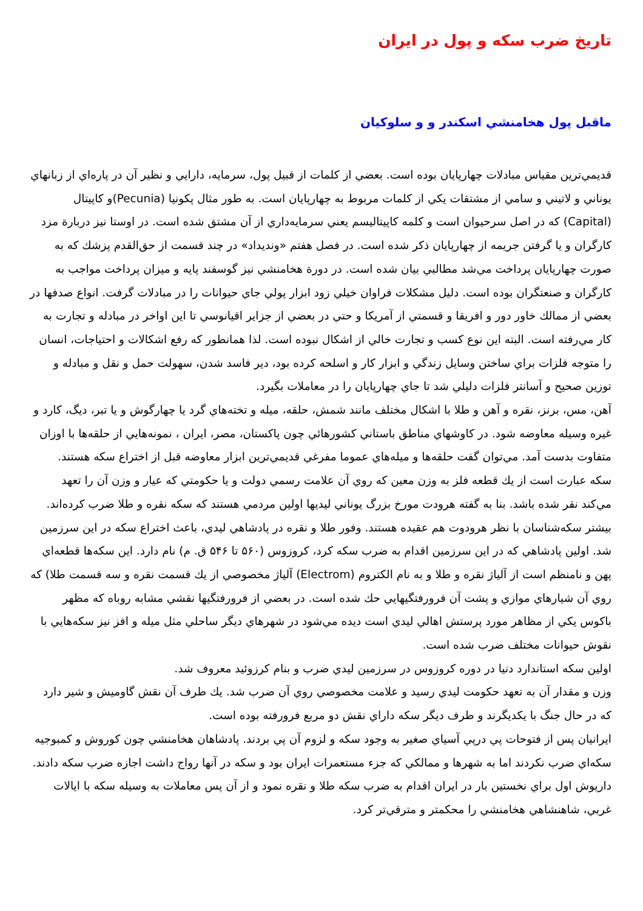تاريخ ضرب سكه و پول در ايران
ماقبل پول هخامنشي اسكندر و و سلوكيان
قديمي‌ترين مقياس مبادلات چهارپايان بوده است. بعضي از كلمات از قبيل پول، سرمايه، دارايي و نظير آن در پاره‌اي از زبانهاي يوناني و لاتيني و سامي از مشتقات يكي از كلمات مربوط به چهارپايان است. به طور مثال پكونيا (Pecunia)و كاپيتال (Capital) كه در اصل سرحيوان است و كلمه كاپيتاليسم يعني سرمايه‌داري از آن مشتق شده است. در اوستا نيز دربارة مزد كارگران و يا گرفتن جريمه از چهارپايان ذكر شده است. در فصل هفتم «ونديداد» در چند قسمت از حق‌القدم پزشك كه به صورت چهارپايان پرداخت مي‌شد مطالبي بيان شده است. در دورة هخامنشي نيز گوسفند پايه و ميزان پرداخت مواجب به كارگران و صنعتگران بوده است. دليل مشكلات فراوان خيلي زود ابزار پولي جاي حيوانات را در مبادلات گرفت. انواع صدفها در بعضي از ممالك خاور دور و افريقا و قسمتي از آمريكا و حتي در بعضي از جزاير اقيانوسي تا اين اواخر در مبادله و تجارت به كار مي‌رفته است. البته اين نوع كسب و تجارت خالي از اشكال نبوده است. لذا همانطور كه رفع اشكالات و احتياجات، انسان را متوجه فلزات براي ساختن وسايل زندگي و ابزار كار و اسلحه كرده بود، دير فاسد شدن، سهولت حمل و نقل و مبادله و توزين صحيح و آسانتر فلزات دليلي شد تا جاي چهارپايان را در معاملات بگيرد.
آهن، مس، برنز، نقره و آهن و طلا با اشكال مختلف مانند شمش، حلقه، ميله و تخته‌هاي گرد يا چهارگوش و يا تبر، ديگ، كارد و غيره وسيله معاوضه شود. در كاوشهاي مناطق باستاني كشورهائي چون پاكستان، مصر، ايران ، نمونه‌هايي از حلقه‌ها با اوزان متفاوت بدست آمد. مي‌توان گفت حلقه‌ها و ميله‌هاي عموما مفرغي قديمي‌ترين ابزار معاوضه قبل از اختراع سكه هستند.
سكه عبارت است از يك قطعه فلز به وزن معين كه روي آن علامت رسمي دولت و يا حكومتي كه عيار و وزن آن را تعهد مي‌كند نقر شده باشد. بنا به گفته هرودت مورخ بزرگ يوناني ليديها اولين مردمي هستند كه سكه نقره و طلا ضرب كرده‌اند. بيشتر سكه‌شناسان با نظر هرودوت هم عقيده هستند. وفور طلا و نقره در پادشاهي ليدي، باعث اختراع سكه در اين سرزمين شد. اولين پادشاهي كه در اين سرزمين اقدام به ضرب سكه كرد، كروزوس (۵۶۰ تا ۵۴۶ ق. م) نام دارد. اين سكه‌ها قطعه‌اي پهن و نامنظم است از آلياژ نقره و طلا و به نام الكتروم (Electrom) آلياژ مخصوصي از يك قسمت نقره و سه قسمت طلا) كه روي آن شيارهاي موازي و پشت آن فرورفتگيهايي حك شده است. در بعضي از فرورفتگيها نقشي مشابه روباه كه مظهر باكوس يكي از مظاهر مورد پرستش اهالي ليدي است ديده مي‌شود در شهرهاي ديگر ساحلي مثل ميله و افز نيز سكه‌هايي با نقوش حيوانات مختلف ضرب شده است.
اولين سكه استاندارد دنيا در دوره كروزوس در سرزمين ليدي ضرب و بنام كرزوئيد معروف شد.
وزن و مقدار آن به تعهد حكومت ليدي رسيد و علامت مخصوصي روي آن ضرب شد. يك طرف آن نقش گاوميش و شير دارد كه در حال جنگ با يكديگرند و طرف ديگر سكه داراي نقش دو مربع فرورفته بوده است.
ايرانيان پس از فتوحات پي درپي آسياي صغير به وجود سكه و لزوم آن پي بردند. پادشاهان هخامنشي چون كوروش و كمبوجيه سكه‌اي ضرب نكردند اما به شهرها و ممالكي كه جزء مستعمرات ايران بود و سكه در آنها رواج داشت اجازه ضرب سكه دادند. داريوش اول براي نخستين بار در ايران اقدام به ضرب سكه طلا و نقره نمود و از آن پس معاملات به وسيله سكه با ايالات غربي، شاهنشاهي هخامنشي را محكمتر و مترقي‌تر كرد.